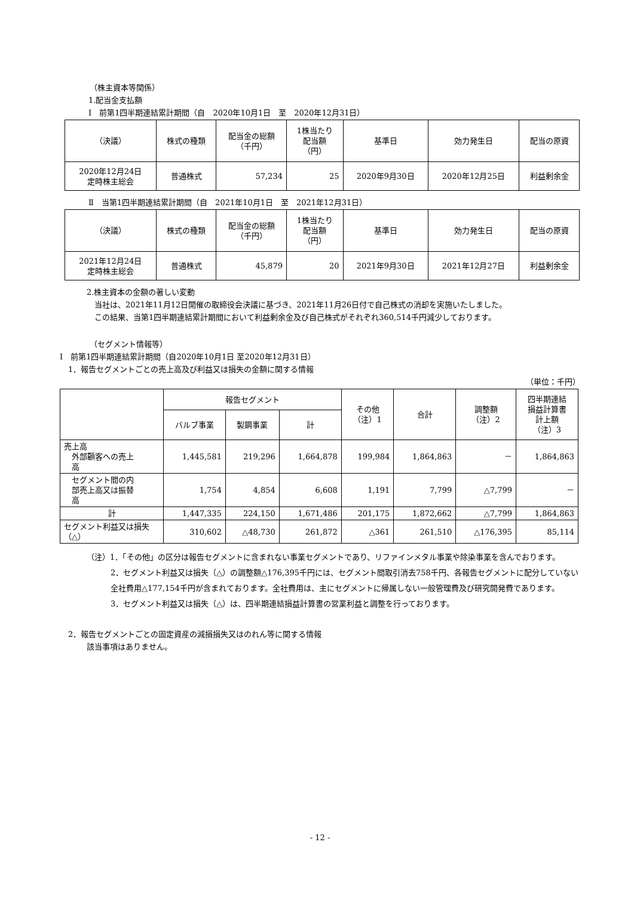（株主資本等関係）
1.配当金支払額
Ⅰ　前第1四半期連結累計期間（自　2020年10月1日　至　2020年12月31日）
| （決議） | 株式の種類 | 配当金の総額 （千円） | 1株当たり 配当額 （円） | 基準日 | 効力発生日 | 配当の原資 |
| --- | --- | --- | --- | --- | --- | --- |
| 2020年12月24日 定時株主総会 | 普通株式 | 57,234 | 25 | 2020年9月30日 | 2020年12月25日 | 利益剰余金 |
Ⅱ　当第1四半期連結累計期間（自　2021年10月1日　至　2021年12月31日）
| （決議） | 株式の種類 | 配当金の総額 （千円） | 1株当たり 配当額 （円） | 基準日 | 効力発生日 | 配当の原資 |
| --- | --- | --- | --- | --- | --- | --- |
| 2021年12月24日 定時株主総会 | 普通株式 | 45,879 | 20 | 2021年9月30日 | 2021年12月27日 | 利益剰余金 |
2.株主資本の金額の著しい変動
　当社は、2021年11月12日開催の取締役会決議に基づき、2021年11月26日付で自己株式の消却を実施いたしました。
　この結果、当第1四半期連結累計期間において利益剰余金及び自己株式がそれぞれ360,514千円減少しております。
（セグメント情報等）
Ⅰ　前第1四半期連結累計期間（自2020年10月1日 至2020年12月31日）
1．報告セグメントごとの売上高及び利益又は損失の金額に関する情報
（単位：千円）
| | 報告セグメント | | | その他 （注）1 | 合計 | 調整額 （注）2 | 四半期連結 損益計算書 計上額 （注）3 |
| --- | --- | --- | --- | --- | --- | --- | --- |
| | バルブ事業 | 製鋼事業 | 計 | | | | |
| 売上高 外部顧客への売上 高 | 1,445,581 | 219,296 | 1,664,878 | 199,984 | 1,864,863 | － | 1,864,863 |
| セグメント間の内 部売上高又は振替 高 | 1,754 | 4,854 | 6,608 | 1,191 | 7,799 | △7,799 | － |
| 計 | 1,447,335 | 224,150 | 1,671,486 | 201,175 | 1,872,662 | △7,799 | 1,864,863 |
| セグメント利益又は損失（△） | 310,602 | △48,730 | 261,872 | △361 | 261,510 | △176,395 | 85,114 |
（注）1．「その他」の区分は報告セグメントに含まれない事業セグメントであり、リファインメタル事業や除染事業を含んでおります。
2．セグメント利益又は損失（△）の調整額△176,395千円には、セグメント間取引消去758千円、各報告セグメントに配分していない全社費用△177,154千円が含まれております。全社費用は、主にセグメントに帰属しない一般管理費及び研究開発費であります。
3．セグメント利益又は損失（△）は、四半期連結損益計算書の営業利益と調整を行っております。
2．報告セグメントごとの固定資産の減損損失又はのれん等に関する情報
該当事項はありません。
- 12 -